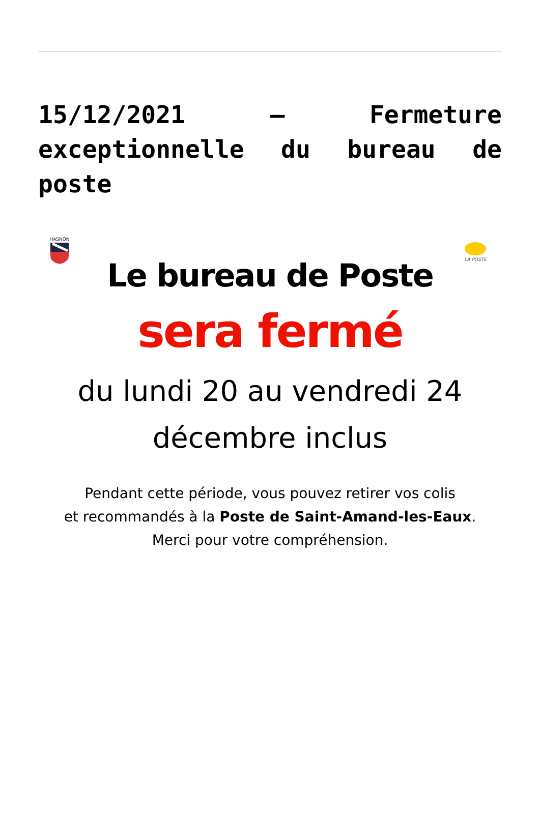15/12/2021 – Fermeture exceptionnelle du bureau de poste
HASNON
LA POSTE
Le bureau de Poste
sera fermé
du lundi 20 au vendredi 24
décembre inclus
Pendant cette période, vous pouvez retirer vos colis
et recommandés à la Poste de Saint-Amand-les-Eaux.
Merci pour votre compréhension.